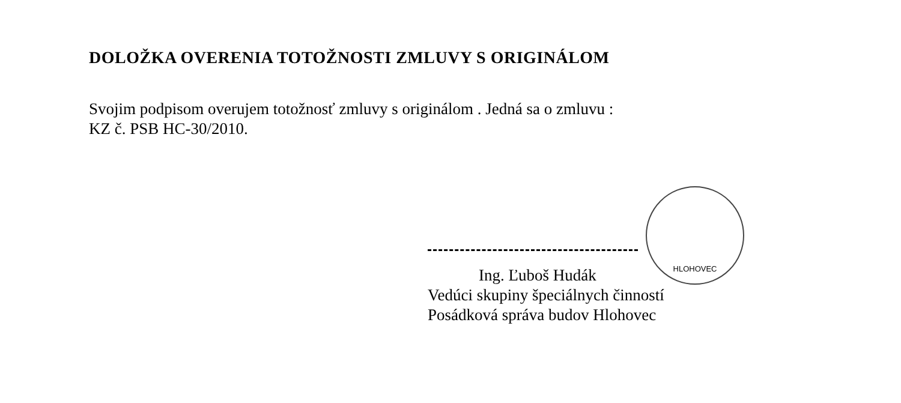DOLOŽKA OVERENIA TOTOŽNOSTI ZMLUVY S ORIGINÁLOM
Svojim podpisom overujem totožnosť zmluvy s originálom . Jedná sa o zmluvu :
KZ č. PSB HC-30/2010.
Ing. Ľuboš Hudák
Vedúci skupiny špeciálnych činností
Posádková správa budov Hlohovec
HLOHOVEC